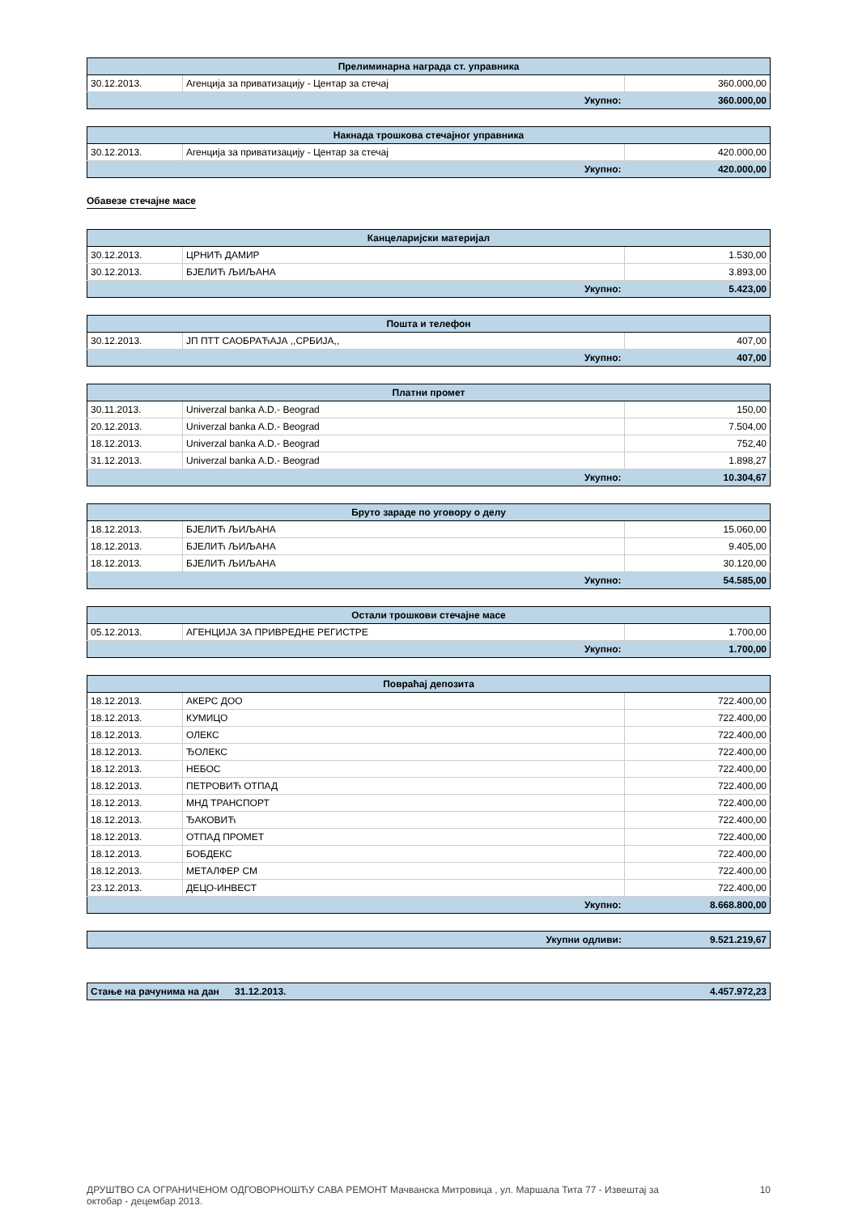| Прелиминарна награда ст. управника | | |
| --- | --- | --- |
| 30.12.2013. | Агенција за приватизацију - Центар за стечај | 360.000,00 |
| Укупно: | | 360.000,00 |
| Накнада трошкова стечајног управника | | |
| --- | --- | --- |
| 30.12.2013. | Агенција за приватизацију - Центар за стечај | 420.000,00 |
| Укупно: | | 420.000,00 |
Обавезе стечајне масе
| Канцеларијски материјал | | |
| --- | --- | --- |
| 30.12.2013. | ЦРНИЋ ДАМИР | 1.530,00 |
| 30.12.2013. | БЈЕЛИЋ ЉИЉАНА | 3.893,00 |
| Укупно: | | 5.423,00 |
| Пошта и телефон | | |
| --- | --- | --- |
| 30.12.2013. | ЈП ПТТ САОБРАЋАЈА ,,СРБИЈА,, | 407,00 |
| Укупно: | | 407,00 |
| Платни промет | | |
| --- | --- | --- |
| 30.11.2013. | Univerzal banka A.D.- Beograd | 150,00 |
| 20.12.2013. | Univerzal banka A.D.- Beograd | 7.504,00 |
| 18.12.2013. | Univerzal banka A.D.- Beograd | 752,40 |
| 31.12.2013. | Univerzal banka A.D.- Beograd | 1.898,27 |
| Укупно: | | 10.304,67 |
| Бруто зараде по уговору о делу | | |
| --- | --- | --- |
| 18.12.2013. | БЈЕЛИЋ ЉИЉАНА | 15.060,00 |
| 18.12.2013. | БЈЕЛИЋ ЉИЉАНА | 9.405,00 |
| 18.12.2013. | БЈЕЛИЋ ЉИЉАНА | 30.120,00 |
| Укупно: | | 54.585,00 |
| Остали трошкови стечајне масе | | |
| --- | --- | --- |
| 05.12.2013. | АГЕНЦИЈА ЗА ПРИВРЕДНЕ РЕГИСТРЕ | 1.700,00 |
| Укупно: | | 1.700,00 |
| Повраћај депозита | | |
| --- | --- | --- |
| 18.12.2013. | АКЕРС ДОО | 722.400,00 |
| 18.12.2013. | КУМИЦО | 722.400,00 |
| 18.12.2013. | ОЛЕКС | 722.400,00 |
| 18.12.2013. | ЂОЛЕКС | 722.400,00 |
| 18.12.2013. | НЕБОС | 722.400,00 |
| 18.12.2013. | ПЕТРОВИЋ ОТПАД | 722.400,00 |
| 18.12.2013. | МНД ТРАНСПОРТ | 722.400,00 |
| 18.12.2013. | ЂАКОВИЋ | 722.400,00 |
| 18.12.2013. | ОТПАД ПРОМЕТ | 722.400,00 |
| 18.12.2013. | БОБДЕКС | 722.400,00 |
| 18.12.2013. | МЕТАЛФЕР СМ | 722.400,00 |
| 23.12.2013. | ДЕЦО-ИНВЕСТ | 722.400,00 |
| Укупно: | | 8.668.800,00 |
| Укупни одливи: | 9.521.219,67 |
| Стање на рачунима на дан | 31.12.2013. | 4.457.972,23 |
ДРУШТВО СА ОГРАНИЧЕНОМ ОДГОВОРНОШЋУ САВА РЕМОНТ Мачванска Митровица , ул. Маршала Тита 77 - Извештај за
октобар - децембар 2013.
10